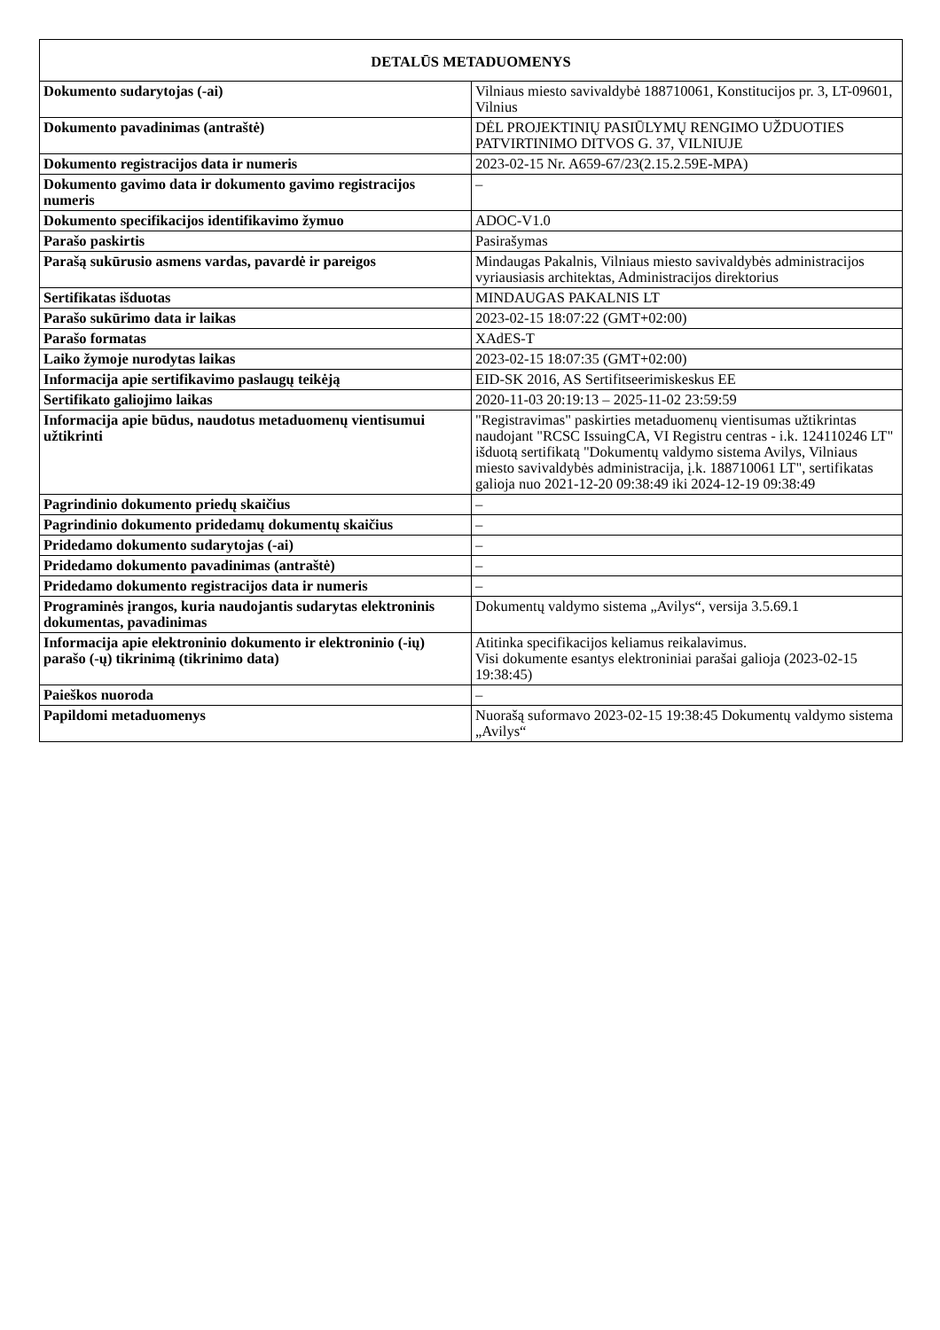| DETALŪS METADUOMENYS | |
| --- | --- |
| Dokumento sudarytojas (-ai) | Vilniaus miesto savivaldybė 188710061, Konstitucijos pr. 3, LT-09601, Vilnius |
| Dokumento pavadinimas (antraštė) | DĖL PROJEKTINIŲ PASIŪLYMŲ RENGIMO UŽDUOTIES PATVIRTINIMO DITVOS G. 37, VILNIUJE |
| Dokumento registracijos data ir numeris | 2023-02-15 Nr. A659-67/23(2.15.2.59E-MPA) |
| Dokumento gavimo data ir dokumento gavimo registracijos numeris | – |
| Dokumento specifikacijos identifikavimo žymuo | ADOC-V1.0 |
| Parašo paskirtis | Pasirašymas |
| Parašą sukūrusio asmens vardas, pavardė ir pareigos | Mindaugas Pakalnis, Vilniaus miesto savivaldybės administracijos vyriausiasis architektas, Administracijos direktorius |
| Sertifikatas išduotas | MINDAUGAS PAKALNIS LT |
| Parašo sukūrimo data ir laikas | 2023-02-15 18:07:22 (GMT+02:00) |
| Parašo formatas | XAdES-T |
| Laiko žymoje nurodytas laikas | 2023-02-15 18:07:35 (GMT+02:00) |
| Informacija apie sertifikavimo paslaugų teikėją | EID-SK 2016, AS Sertifitseerimiskeskus EE |
| Sertifikato galiojimo laikas | 2020-11-03 20:19:13 – 2025-11-02 23:59:59 |
| Informacija apie būdus, naudotus metaduomenų vientisumui užtikrinti | "Registravimas" paskirties metaduomenų vientisumas užtikrintas naudojant "RCSC IssuingCA, VI Registru centras - i.k. 124110246 LT" išduotą sertifikatą "Dokumentų valdymo sistema Avilys, Vilniaus miesto savivaldybės administracija, į.k. 188710061 LT", sertifikatas galioja nuo 2021-12-20 09:38:49 iki 2024-12-19 09:38:49 |
| Pagrindinio dokumento priedų skaičius | – |
| Pagrindinio dokumento pridedamų dokumentų skaičius | – |
| Pridedamo dokumento sudarytojas (-ai) | – |
| Pridedamo dokumento pavadinimas (antraštė) | – |
| Pridedamo dokumento registracijos data ir numeris | – |
| Programinės įrangos, kuria naudojantis sudarytas elektroninis dokumentas, pavadinimas | Dokumentų valdymo sistema „Avilys“, versija 3.5.69.1 |
| Informacija apie elektroninio dokumento ir elektroninio (-ių) parašo (-ų) tikrinimą (tikrinimo data) | Atitinka specifikacijos keliamus reikalavimus. Visi dokumente esantys elektroniniai parašai galioja (2023-02-15 19:38:45) |
| Paieškos nuoroda | – |
| Papildomi metaduomenys | Nuorašą suformavo 2023-02-15 19:38:45 Dokumentų valdymo sistema „Avilys“ |